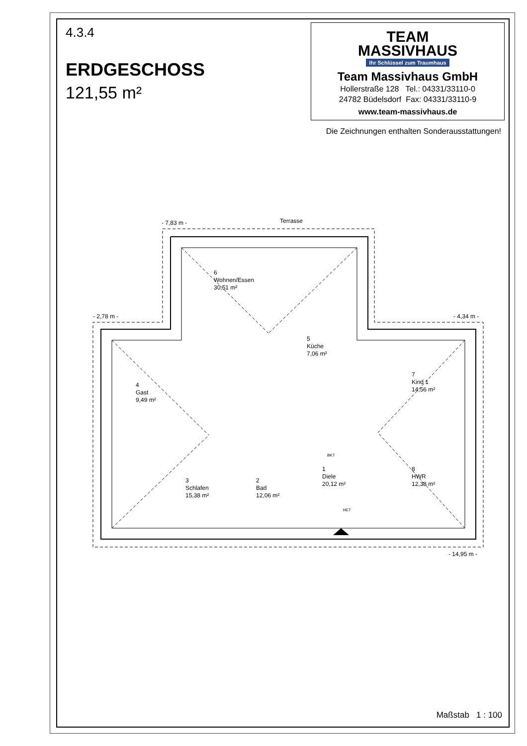4.3.4
ERDGESCHOSS
121,55 m²
TEAM
MASSIVHAUS
Ihr Schlüssel zum Traumhaus
Team Massivhaus GmbH
Hollerstraße 128 Tel.: 04331/33110-0
24782 Büdelsdorf Fax: 04331/33110-9
www.team-massivhaus.de
Die Zeichnungen enthalten Sonderausstattungen!
- 7,83 m -
Terrasse
- 2,78 m -
- 4,34 m -
- 14,95 m -
6
Wohnen/Essen
30,51 m²
5
Küche
7,06 m²
4
Gast
9,49 m²
7
Kind 1
14,56 m²
3
Schlafen
15,38 m²
2
Bad
12,06 m²
1
Diele
20,12 m²
8
HWR
12,38 m²
HET
BKT
Maßstab 1 : 100